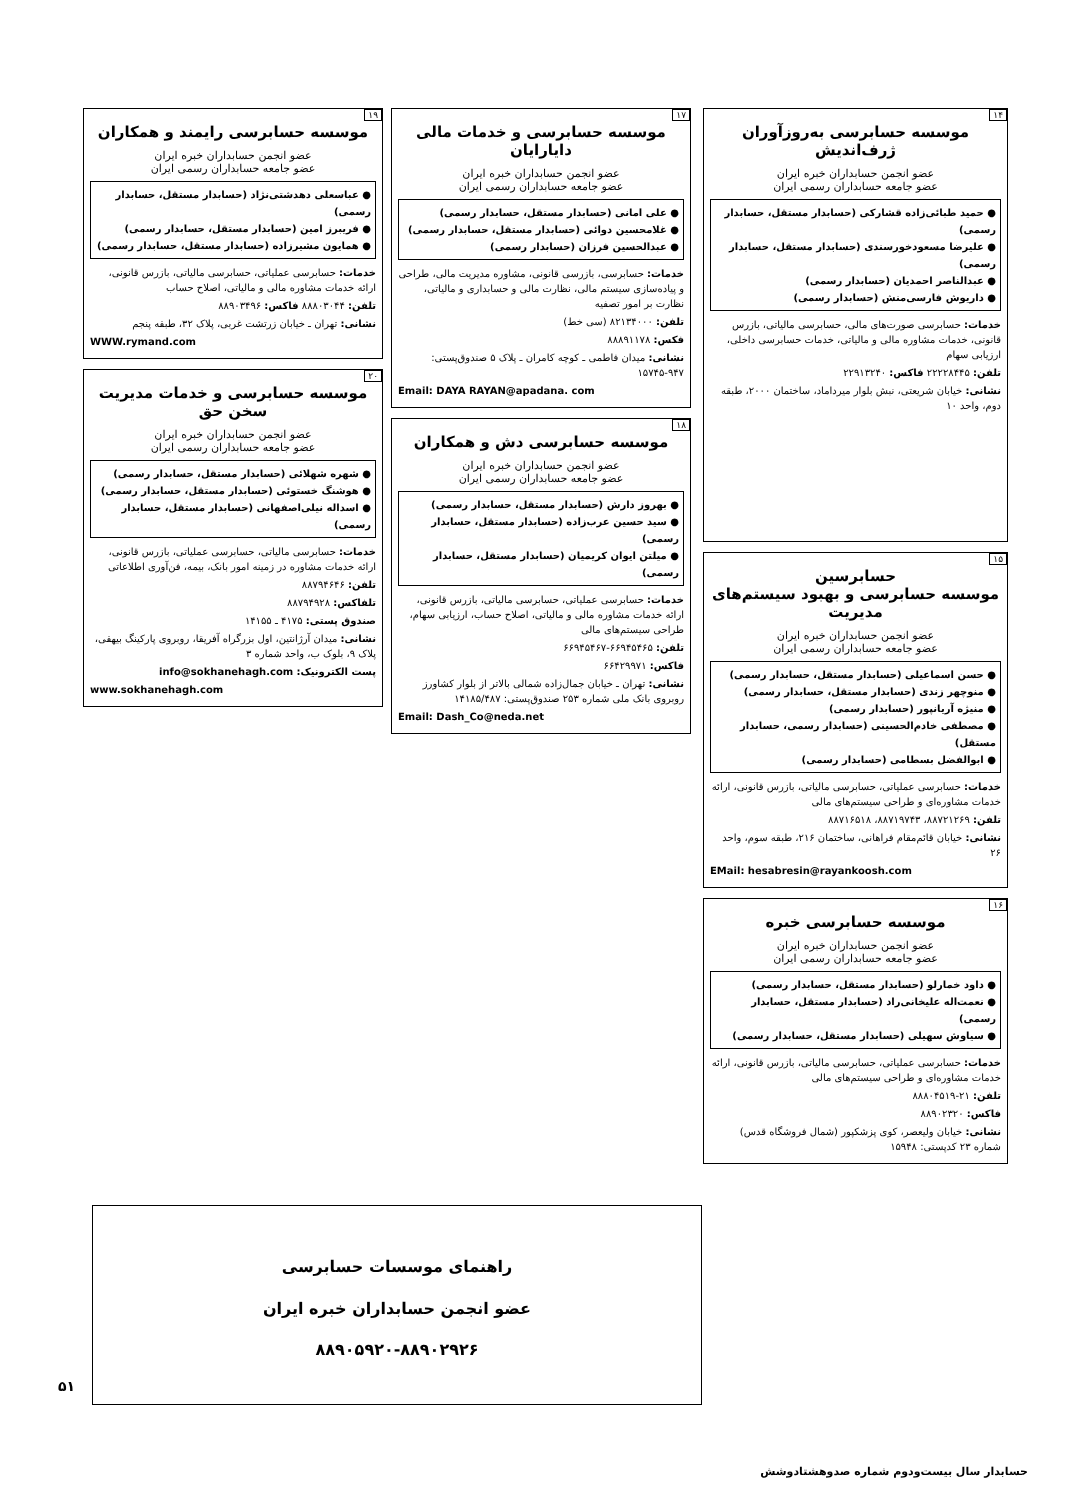۱۴
موسسه حسابرسی به‌روزآوران ژرف‌اندیش
عضو انجمن حسابداران خبره ایران
عضو جامعه حسابداران رسمی ایران
● حمید طبائی‌زاده قشارکی (حسابدار مستقل، حسابدار رسمی)
● علیرضا مسعودخورسندی (حسابدار مستقل، حسابدار رسمی)
● عبدالناصر احمدیان (حسابدار رسمی)
● داریوش فارسی‌منش (حسابدار رسمی)
خدمات: حسابرسی صورت‌های مالی، حسابرسی مالیاتی، بازرس قانونی، خدمات مشاوره مالی و مالیاتی، خدمات حسابرسی داخلی، ارزیابی سهام
تلفن: ۲۲۲۲۸۴۴۵ فاکس: ۲۲۹۱۳۲۴۰
نشانی: خیابان شریعتی، نبش بلوار میرداماد، ساختمان ۲۰۰۰، طبقه دوم، واحد ۱۰
۱۵
حسابرسین
موسسه حسابرسی و بهبود سیستم‌های مدیریت
عضو انجمن حسابداران خبره ایران
عضو جامعه حسابداران رسمی ایران
● حسن اسماعیلی (حسابدار مستقل، حسابدار رسمی)
● منوچهر زندی (حسابدار مستقل، حسابدار رسمی)
● منیژه آریانپور (حسابدار رسمی)
● مصطفی خادم‌الحسینی (حسابدار رسمی، حسابدار مستقل)
● ابوالفضل بسطامی (حسابدار رسمی)
خدمات: حسابرسی عملیاتی، حسابرسی مالیاتی، بازرس قانونی، ارائه خدمات مشاوره‌ای و طراحی سیستم‌های مالی
تلفن: ۸۸۷۲۱۲۶۹، ۸۸۷۱۹۷۴۳، ۸۸۷۱۶۵۱۸
نشانی: خیابان قائم‌مقام فراهانی، ساختمان ۲۱۶، طبقه سوم، واحد ۲۶
EMail: hesabresin@rayankoosh.com
۱۶
موسسه حسابرسی خبره
عضو انجمن حسابداران خبره ایران
عضو جامعه حسابداران رسمی ایران
● داود خمارلو (حسابدار مستقل، حسابدار رسمی)
● نعمت‌اله علیخانی‌راد (حسابدار مستقل، حسابدار رسمی)
● سیاوش سهیلی (حسابدار مستقل، حسابدار رسمی)
خدمات: حسابرسی عملیاتی، حسابرسی مالیاتی، بازرس قانونی، ارائه خدمات مشاوره‌ای و طراحی سیستم‌های مالی
تلفن: ۲۱-۸۸۸۰۴۵۱۹
فاکس: ۸۸۹۰۲۳۲۰
نشانی: خیابان ولیعصر، کوی پزشکپور (شمال فروشگاه قدس) شماره ۲۳ کدپستی: ۱۵۹۴۸
۱۷
موسسه حسابرسی و خدمات مالی دایارایان
عضو انجمن حسابداران خبره ایران
عضو جامعه حسابداران رسمی ایران
● علی امانی (حسابدار مستقل، حسابدار رسمی)
● غلامحسین دوائی (حسابدار مستقل، حسابدار رسمی)
● عبدالحسین فرزان (حسابدار رسمی)
خدمات: حسابرسی، بازرسی قانونی، مشاوره مدیریت مالی، طراحی و پیاده‌سازی سیستم مالی، نظارت مالی و حسابداری و مالیاتی، نظارت بر امور تصفیه
تلفن: ۸۲۱۳۴۰۰۰ (سی خط)
فکس: ۸۸۸۹۱۱۷۸
نشانی: میدان فاطمی ـ کوچه کامران ـ پلاک ۵ صندوق‌پستی: ۹۴۷-۱۵۷۴۵
Email: DAYA RAYAN@apadana. com
۱۸
موسسه حسابرسی دش و همکاران
عضو انجمن حسابداران خبره ایران
عضو جامعه حسابداران رسمی ایران
● بهروز دارش (حسابدار مستقل، حسابدار رسمی)
● سید حسین عرب‌زاده (حسابدار مستقل، حسابدار رسمی)
● میلتن ایوان کریمیان (حسابدار مستقل، حسابدار رسمی)
خدمات: حسابرسی عملیاتی، حسابرسی مالیاتی، بازرس قانونی، ارائه خدمات مشاوره مالی و مالیاتی، اصلاح حساب، ارزیابی سهام، طراحی سیستم‌های مالی
تلفن: ۶۶۹۴۵۴۶۵-۶۶۹۴۵۴۶۷
فاکس: ۶۶۴۲۹۹۷۱
نشانی: تهران ـ خیابان جمال‌زاده شمالی بالاتر از بلوار کشاورز روبروی بانک ملی شماره ۲۵۳ صندوق‌پستی: ۱۴۱۸۵/۴۸۷
Email: Dash_Co@neda.net
۱۹
موسسه حسابرسی رایمند و همکاران
عضو انجمن حسابداران خبره ایران
عضو جامعه حسابداران رسمی ایران
● عباسعلی دهدشتی‌نژاد (حسابدار مستقل، حسابدار رسمی)
● فریبرز امین (حسابدار مستقل، حسابدار رسمی)
● همایون مشیرزاده (حسابدار مستقل، حسابدار رسمی)
خدمات: حسابرسی عملیاتی، حسابرسی مالیاتی، بازرس قانونی، ارائه خدمات مشاوره مالی و مالیاتی، اصلاح حساب
تلفن: ۸۸۸۰۳۰۴۴ فاکس: ۸۸۹۰۳۴۹۶
نشانی: تهران ـ خیابان زرتشت غربی، پلاک ۳۲، طبقه پنجم
WWW.rymand.com
۲۰
موسسه حسابرسی و خدمات مدیریت سخن حق
عضو انجمن حسابداران خبره ایران
عضو جامعه حسابداران رسمی ایران
● شهره شهلائی (حسابدار مستقل، حسابدار رسمی)
● هوشنگ خستوئی (حسابدار مستقل، حسابدار رسمی)
● اسداله نیلی‌اصفهانی (حسابدار مستقل، حسابدار رسمی)
خدمات: حسابرسی مالیاتی، حسابرسی عملیاتی، بازرس قانونی، ارائه خدمات مشاوره در زمینه امور بانک، بیمه، فن‌آوری اطلاعاتی
تلفن: ۸۸۷۹۴۶۴۶
تلفاکس: ۸۸۷۹۴۹۲۸
صندوق پستی: ۴۱۷۵ ـ ۱۴۱۵۵
نشانی: میدان آرژانتین، اول بزرگراه آفریقا، روبروی پارکینگ بیهقی، پلاک ۹، بلوک ب، واحد شماره ۳
پست الکترونیک: info@sokhanehagh.com
www.sokhanehagh.com
راهنمای موسسات حسابرسی
عضو انجمن حسابداران خبره ایران
۸۸۹۰۵۹۲۰-۸۸۹۰۲۹۲۶
۵۱
حسابدار سال بیست‌ودوم شماره صدوهشتادوشش